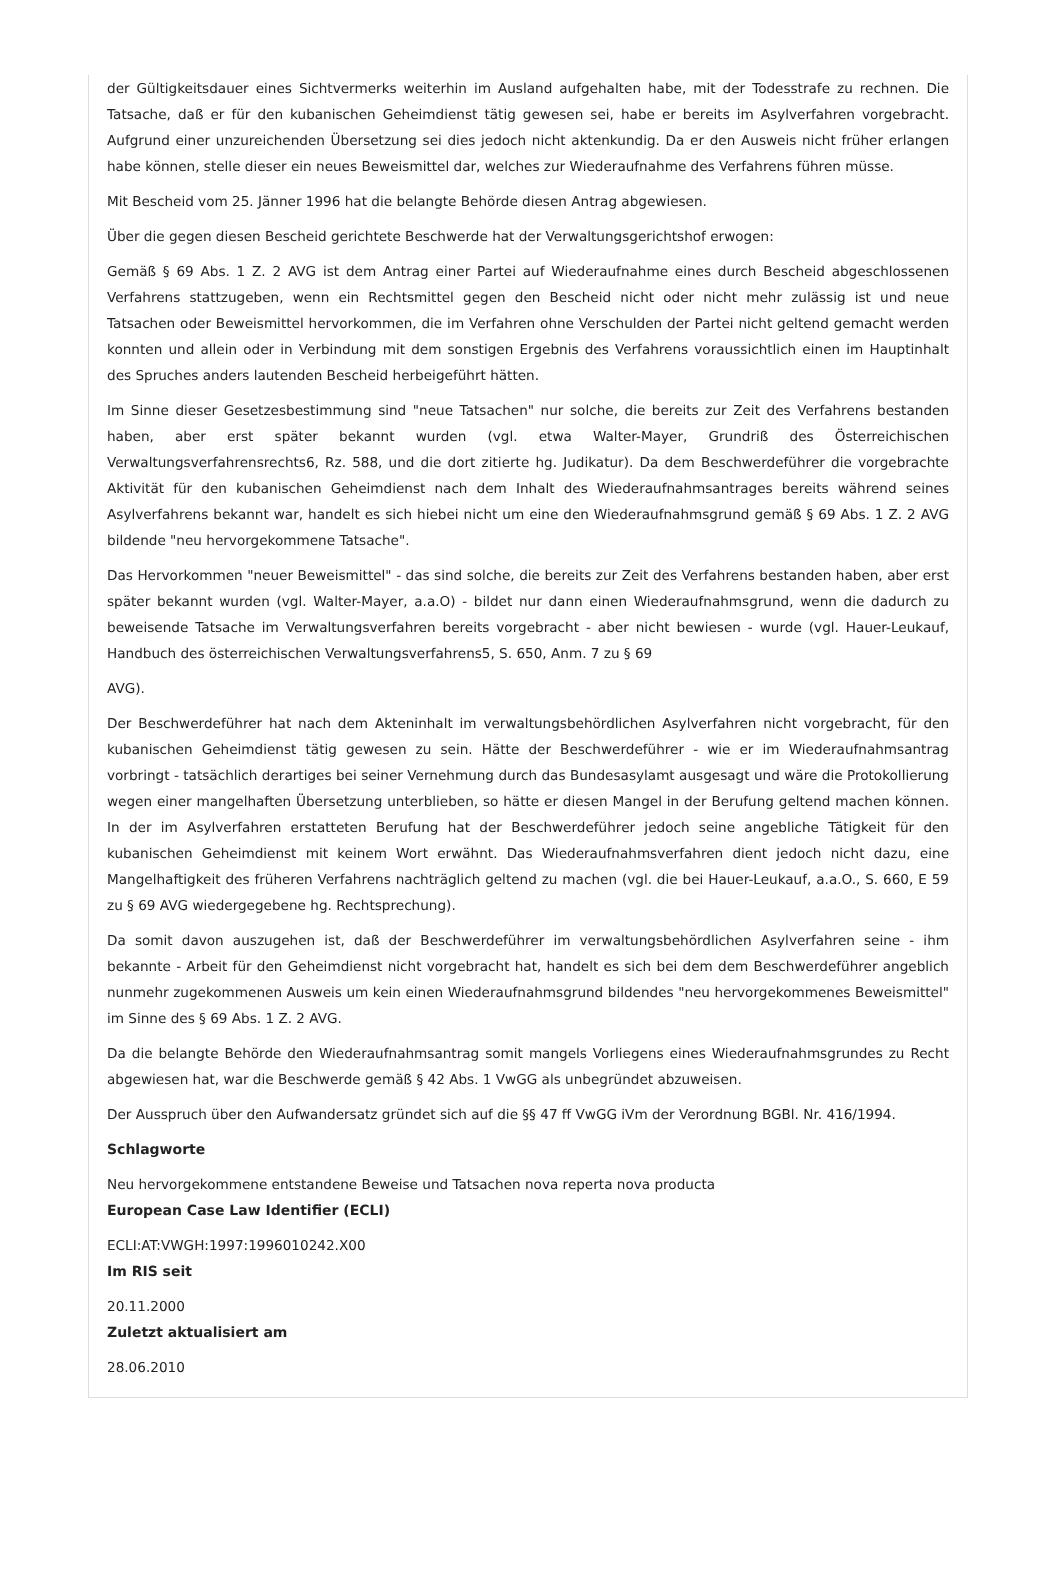der Gültigkeitsdauer eines Sichtvermerks weiterhin im Ausland aufgehalten habe, mit der Todesstrafe zu rechnen. Die Tatsache, daß er für den kubanischen Geheimdienst tätig gewesen sei, habe er bereits im Asylverfahren vorgebracht. Aufgrund einer unzureichenden Übersetzung sei dies jedoch nicht aktenkundig. Da er den Ausweis nicht früher erlangen habe können, stelle dieser ein neues Beweismittel dar, welches zur Wiederaufnahme des Verfahrens führen müsse.
Mit Bescheid vom 25. Jänner 1996 hat die belangte Behörde diesen Antrag abgewiesen.
Über die gegen diesen Bescheid gerichtete Beschwerde hat der Verwaltungsgerichtshof erwogen:
Gemäß § 69 Abs. 1 Z. 2 AVG ist dem Antrag einer Partei auf Wiederaufnahme eines durch Bescheid abgeschlossenen Verfahrens stattzugeben, wenn ein Rechtsmittel gegen den Bescheid nicht oder nicht mehr zulässig ist und neue Tatsachen oder Beweismittel hervorkommen, die im Verfahren ohne Verschulden der Partei nicht geltend gemacht werden konnten und allein oder in Verbindung mit dem sonstigen Ergebnis des Verfahrens voraussichtlich einen im Hauptinhalt des Spruches anders lautenden Bescheid herbeigeführt hätten.
Im Sinne dieser Gesetzesbestimmung sind "neue Tatsachen" nur solche, die bereits zur Zeit des Verfahrens bestanden haben, aber erst später bekannt wurden (vgl. etwa Walter-Mayer, Grundriß des Österreichischen Verwaltungsverfahrensrechts6, Rz. 588, und die dort zitierte hg. Judikatur). Da dem Beschwerdeführer die vorgebrachte Aktivität für den kubanischen Geheimdienst nach dem Inhalt des Wiederaufnahmsantrages bereits während seines Asylverfahrens bekannt war, handelt es sich hiebei nicht um eine den Wiederaufnahmsgrund gemäß § 69 Abs. 1 Z. 2 AVG bildende "neu hervorgekommene Tatsache".
Das Hervorkommen "neuer Beweismittel" - das sind solche, die bereits zur Zeit des Verfahrens bestanden haben, aber erst später bekannt wurden (vgl. Walter-Mayer, a.a.O) - bildet nur dann einen Wiederaufnahmsgrund, wenn die dadurch zu beweisende Tatsache im Verwaltungsverfahren bereits vorgebracht - aber nicht bewiesen - wurde (vgl. Hauer-Leukauf, Handbuch des österreichischen Verwaltungsverfahrens5, S. 650, Anm. 7 zu § 69
AVG).
Der Beschwerdeführer hat nach dem Akteninhalt im verwaltungsbehördlichen Asylverfahren nicht vorgebracht, für den kubanischen Geheimdienst tätig gewesen zu sein. Hätte der Beschwerdeführer - wie er im Wiederaufnahmsantrag vorbringt - tatsächlich derartiges bei seiner Vernehmung durch das Bundesasylamt ausgesagt und wäre die Protokollierung wegen einer mangelhaften Übersetzung unterblieben, so hätte er diesen Mangel in der Berufung geltend machen können. In der im Asylverfahren erstatteten Berufung hat der Beschwerdeführer jedoch seine angebliche Tätigkeit für den kubanischen Geheimdienst mit keinem Wort erwähnt. Das Wiederaufnahmsverfahren dient jedoch nicht dazu, eine Mangelhaftigkeit des früheren Verfahrens nachträglich geltend zu machen (vgl. die bei Hauer-Leukauf, a.a.O., S. 660, E 59 zu § 69 AVG wiedergegebene hg. Rechtsprechung).
Da somit davon auszugehen ist, daß der Beschwerdeführer im verwaltungsbehördlichen Asylverfahren seine - ihm bekannte - Arbeit für den Geheimdienst nicht vorgebracht hat, handelt es sich bei dem dem Beschwerdeführer angeblich nunmehr zugekommenen Ausweis um kein einen Wiederaufnahmsgrund bildendes "neu hervorgekommenes Beweismittel" im Sinne des § 69 Abs. 1 Z. 2 AVG.
Da die belangte Behörde den Wiederaufnahmsantrag somit mangels Vorliegens eines Wiederaufnahmsgrundes zu Recht abgewiesen hat, war die Beschwerde gemäß § 42 Abs. 1 VwGG als unbegründet abzuweisen.
Der Ausspruch über den Aufwandersatz gründet sich auf die §§ 47 ff VwGG iVm der Verordnung BGBl. Nr. 416/1994.
Schlagworte
Neu hervorgekommene entstandene Beweise und Tatsachen nova reperta nova producta
European Case Law Identifier (ECLI)
ECLI:AT:VWGH:1997:1996010242.X00
Im RIS seit
20.11.2000
Zuletzt aktualisiert am
28.06.2010